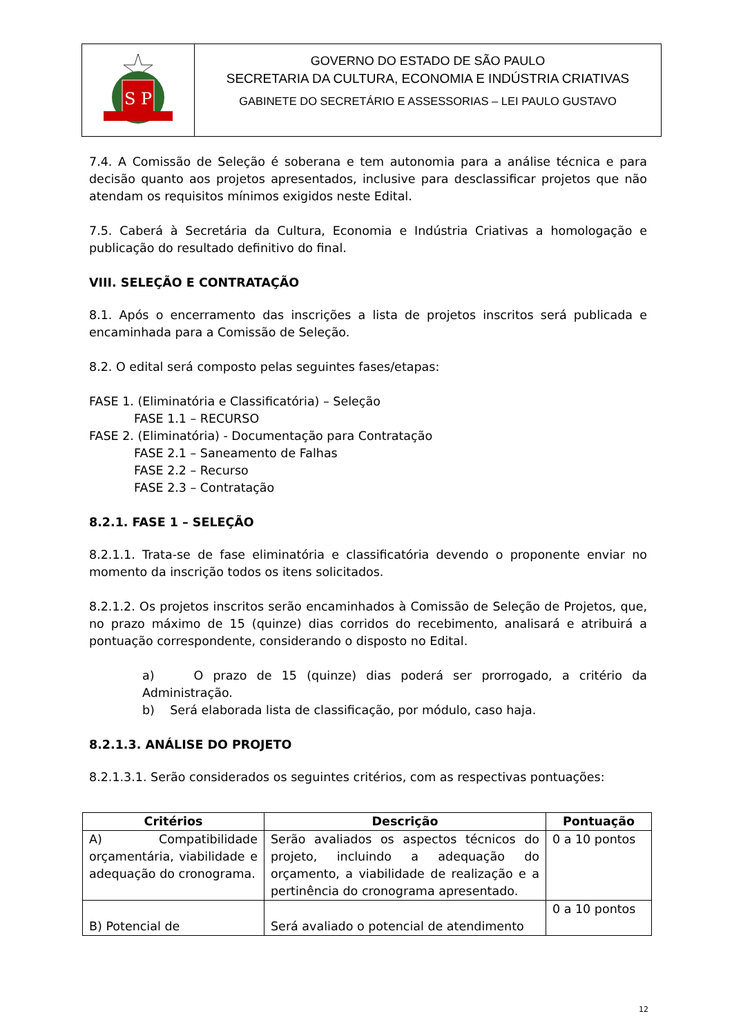S P
GOVERNO DO ESTADO DE SÃO PAULO
SECRETARIA DA CULTURA, ECONOMIA E INDÚSTRIA CRIATIVAS
GABINETE DO SECRETÁRIO E ASSESSORIAS – LEI PAULO GUSTAVO
7.4. A Comissão de Seleção é soberana e tem autonomia para a análise técnica e para decisão quanto aos projetos apresentados, inclusive para desclassificar projetos que não atendam os requisitos mínimos exigidos neste Edital.
7.5. Caberá à Secretária da Cultura, Economia e Indústria Criativas a homologação e publicação do resultado definitivo do final.
VIII. SELEÇÃO E CONTRATAÇÃO
8.1. Após o encerramento das inscrições a lista de projetos inscritos será publicada e encaminhada para a Comissão de Seleção.
8.2. O edital será composto pelas seguintes fases/etapas:
FASE 1. (Eliminatória e Classificatória) – Seleção
FASE 1.1 – RECURSO
FASE 2. (Eliminatória) - Documentação para Contratação
FASE 2.1 – Saneamento de Falhas
FASE 2.2 – Recurso
FASE 2.3 – Contratação
8.2.1. FASE 1 – SELEÇÃO
8.2.1.1. Trata-se de fase eliminatória e classificatória devendo o proponente enviar no momento da inscrição todos os itens solicitados.
8.2.1.2. Os projetos inscritos serão encaminhados à Comissão de Seleção de Projetos, que, no prazo máximo de 15 (quinze) dias corridos do recebimento, analisará e atribuirá a pontuação correspondente, considerando o disposto no Edital.
a) O prazo de 15 (quinze) dias poderá ser prorrogado, a critério da Administração.
b) Será elaborada lista de classificação, por módulo, caso haja.
8.2.1.3. ANÁLISE DO PROJETO
8.2.1.3.1. Serão considerados os seguintes critérios, com as respectivas pontuações:
| Critérios | Descrição | Pontuação |
| --- | --- | --- |
| A) Compatibilidade orçamentária, viabilidade e adequação do cronograma. | Serão avaliados os aspectos técnicos do projeto, incluindo a adequação do orçamento, a viabilidade de realização e a pertinência do cronograma apresentado. | 0 a 10 pontos |
| B) Potencial de | Será avaliado o potencial de atendimento | 0 a 10 pontos |
12